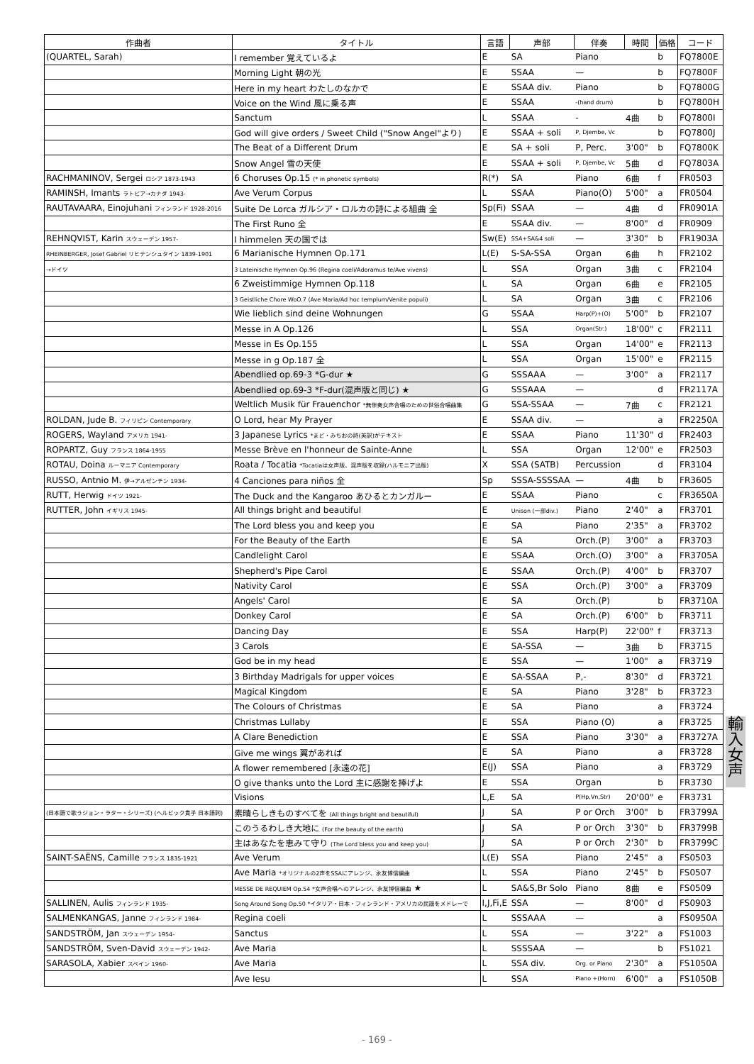| 作曲者 | タイトル | 言語 | 声部 | 伴奏 | 時間 | 価格 | コード |
| --- | --- | --- | --- | --- | --- | --- | --- |
| (QUARTEL, Sarah) | I remember 覚えているよ | E | SA | Piano | | b | FQ7800E |
| | Morning Light 朝の光 | E | SSAA | — | | b | FQ7800F |
| | Here in my heart わたしのなかで | E | SSAA div. | Piano | | b | FQ7800G |
| | Voice on the Wind 風に乗る声 | E | SSAA | -(hand drum) | | b | FQ7800H |
| | Sanctum | L | SSAA | - | 4曲 | b | FQ7800I |
| | God will give orders / Sweet Child ("Snow Angel"より) | E | SSAA + soli | P, Djembe, Vc | | b | FQ7800J |
| | The Beat of a Different Drum | E | SA + soli | P, Perc. | 3'00" | b | FQ7800K |
| | Snow Angel 雪の天使 | E | SSAA + soli | P, Djembe, Vc | 5曲 | d | FQ7803A |
| RACHMANINOV, Sergei ロシア 1873-1943 | 6 Choruses Op.15 (* in phonetic symbols) | R(*) | SA | Piano | 6曲 | f | FR0503 |
| RAMINSH, Imants ラトビア→カナダ 1943- | Ave Verum Corpus | L | SSAA | Piano(O) | 5'00" | a | FR0504 |
| RAUTAVAARA, Einojuhani フィンランド 1928-2016 | Suite De Lorca ガルシア・ロルカの詩による組曲 全 | Sp(Fi) | SSAA | — | 4曲 | d | FR0901A |
| | The First Runo 全 | E | SSAA div. | — | 8'00" | d | FR0909 |
| REHNQVIST, Karin スウェーデン 1957- | I himmelen 天の国では | Sw(E) | SSA+SA&4 soli | — | 3'30" | b | FR1903A |
| RHEINBERGER, Josef Gabriel リヒテンシュタイン 1839-1901 | 6 Marianische Hymnen Op.171 | L(E) | S-SA-SSA | Organ | 6曲 | h | FR2102 |
| →ドイツ | 3 Lateinische Hymnen Op.96 (Regina coeli/Adoramus te/Ave vivens) | L | SSA | Organ | 3曲 | c | FR2104 |
| | 6 Zweistimmige Hymnen Op.118 | L | SA | Organ | 6曲 | e | FR2105 |
| | 3 Geistliche Chore WoO.7 (Ave Maria/Ad hoc templum/Venite populi) | L | SA | Organ | 3曲 | c | FR2106 |
| | Wie lieblich sind deine Wohnungen | G | SSAA | Harp(P)+(O) | 5'00" | b | FR2107 |
| | Messe in A Op.126 | L | SSA | Organ(Str.) | 18'00" | c | FR2111 |
| | Messe in Es Op.155 | L | SSA | Organ | 14'00" | e | FR2113 |
| | Messe in g Op.187 全 | L | SSA | Organ | 15'00" | e | FR2115 |
| | Abendlied op.69-3 *G-dur ★ | G | SSSAAA | — | 3'00" | a | FR2117 |
| | Abendlied op.69-3 *F-dur(混声版と同じ) ★ | G | SSSAAA | — | | d | FR2117A |
| | Weltlich Musik für Frauenchor *無伴奏女声合唱のための世俗合唱曲集 | G | SSA-SSAA | — | 7曲 | c | FR2121 |
| ROLDAN, Jude B. フィリピン Contemporary | O Lord, hear My Prayer | E | SSAA div. | — | | a | FR2250A |
| ROGERS, Wayland アメリカ 1941- | 3 Japanese Lyrics *まど・みちおの詩(英訳)がテキスト | E | SSAA | Piano | 11'30" | d | FR2403 |
| ROPARTZ, Guy フランス 1864-1955 | Messe Brève en l'honneur de Sainte-Anne | L | SSA | Organ | 12'00" | e | FR2503 |
| ROTAU, Doina ルーマニア Contemporary | Roata / Tocatia *Tocatiaは女声版、混声版を収録(ハルモニア出版) | X | SSA (SATB) | Percussion | | d | FR3104 |
| RUSSO, Antnio M. 伊→アルゼンチン 1934- | 4 Canciones para niños 全 | Sp | SSSA-SSSSAA | — | 4曲 | b | FR3605 |
| RUTT, Herwig ドイツ 1921- | The Duck and the Kangaroo あひるとカンガルー | E | SSAA | Piano | | c | FR3650A |
| RUTTER, John イギリス 1945- | All things bright and beautiful | E | Unison (一部div.) | Piano | 2'40" | a | FR3701 |
| | The Lord bless you and keep you | E | SA | Piano | 2'35" | a | FR3702 |
| | For the Beauty of the Earth | E | SA | Orch.(P) | 3'00" | a | FR3703 |
| | Candlelight Carol | E | SSAA | Orch.(O) | 3'00" | a | FR3705A |
| | Shepherd's Pipe Carol | E | SSAA | Orch.(P) | 4'00" | b | FR3707 |
| | Nativity Carol | E | SSA | Orch.(P) | 3'00" | a | FR3709 |
| | Angels' Carol | E | SA | Orch.(P) | | b | FR3710A |
| | Donkey Carol | E | SA | Orch.(P) | 6'00" | b | FR3711 |
| | Dancing Day | E | SSA | Harp(P) | 22'00" | f | FR3713 |
| | 3 Carols | E | SA-SSA | — | 3曲 | b | FR3715 |
| | God be in my head | E | SSA | — | 1'00" | a | FR3719 |
| | 3 Birthday Madrigals for upper voices | E | SA-SSAA | P,- | 8'30" | d | FR3721 |
| | Magical Kingdom | E | SA | Piano | 3'28" | b | FR3723 |
| | The Colours of Christmas | E | SA | Piano | | a | FR3724 |
| | Christmas Lullaby | E | SSA | Piano (O) | | a | FR3725 |
| | A Clare Benediction | E | SSA | Piano | 3'30" | a | FR3727A |
| | Give me wings 翼があれば | E | SA | Piano | | a | FR3728 |
| | A flower remembered [永遠の花] | E(J) | SSA | Piano | | a | FR3729 |
| | O give thanks unto the Lord 主に感謝を捧げよ | E | SSA | Organ | | b | FR3730 |
| | Visions | L,E | SA | P(Hp,Vn,Str) | 20'00" | e | FR3731 |
| (日本語で歌うジョン・ラター・シリーズ) (ヘルビック貴子 日本語詞) | 素晴らしきものすべてを (All things bright and beautiful) | J | SA | P or Orch | 3'00" | b | FR3799A |
| | このうるわしき大地に (For the beauty of the earth) | J | SA | P or Orch | 3'30" | b | FR3799B |
| | 主はあなたを恵みて守り (The Lord bless you and keep you) | J | SA | P or Orch | 2'30" | b | FR3799C |
| SAINT-SAËNS, Camille フランス 1835-1921 | Ave Verum | L(E) | SSA | Piano | 2'45" | a | FS0503 |
| | Ave Maria *オリジナルの2声をSSAにアレンジ、永友博信編曲 | L | SSA | Piano | 2'45" | b | FS0507 |
| | MESSE DE REQUIEM Op.54 *女声合唱へのアレンジ、永友博信編曲 ★ | L | SA&S,Br Solo | Piano | 8曲 | e | FS0509 |
| SALLINEN, Aulis フィンランド 1935- | Song Around Song Op.50 *イタリア・日本・フィンランド・アメリカの民謡をメドレーで | I,J,Fi,E | SSA | — | 8'00" | d | FS0903 |
| SALMENKANGAS, Janne フィンランド 1984- | Regina coeli | L | SSSAAA | — | | a | FS0950A |
| SANDSTRÖM, Jan スウェーデン 1954- | Sanctus | L | SSA | — | 3'22" | a | FS1003 |
| SANDSTRÖM, Sven-David スウェーデン 1942- | Ave Maria | L | SSSSAA | — | | b | FS1021 |
| SARASOLA, Xabier スペイン 1960- | Ave Maria | L | SSA div. | Org. or Piano | 2'30" | a | FS1050A |
| | Ave Iesu | L | SSA | Piano +(Horn) | 6'00" | a | FS1050B |
輸
入
女
声
- 169 -